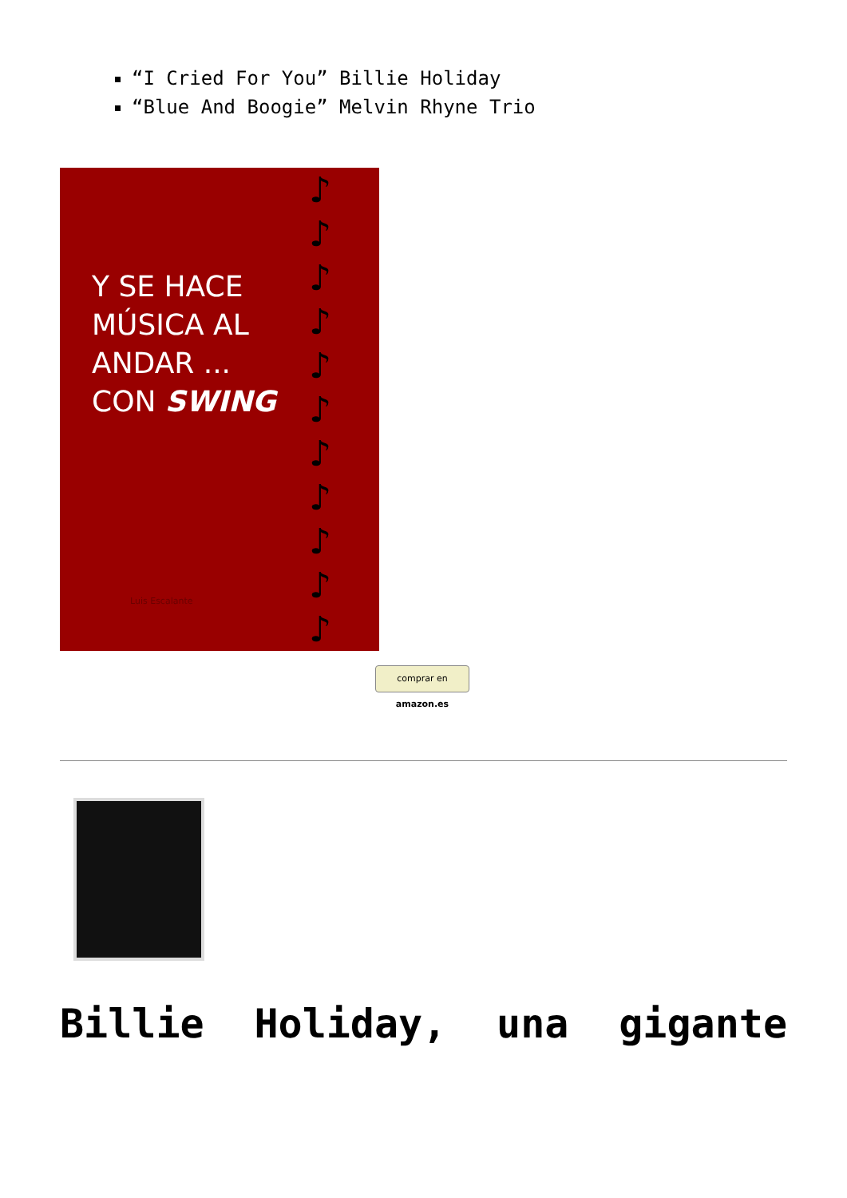“I Cried For You” Billie Holiday
“Blue And Boogie” Melvin Rhyne Trio
Y SE HACE
MÚSICA AL
ANDAR ...
CON SWING
Luis Escalante
♪
♪
♪
♪
♪
♪
♪
♪
♪
♪
♪
comprar en amazon.es
Billie Holiday, una gigante